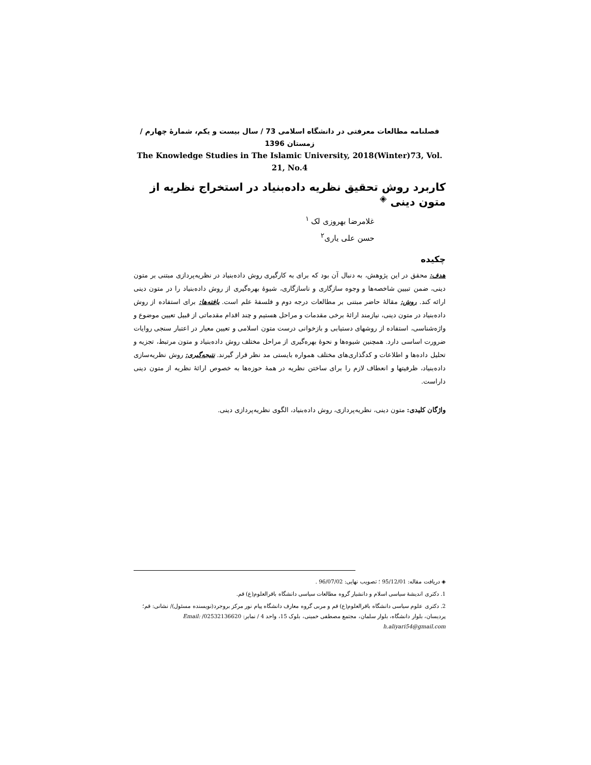فصلنامه مطالعات معرفتی در دانشگاه اسلامی 73 / سال بیست و یکم، شمارهٔ چهارم / زمستان 1396
The Knowledge Studies in The Islamic University, 2018(Winter)73, Vol. 21, No.4
کاربرد روش تحقیق نظریه داده‌بنیاد در استخراج نظریه از متون دینی <sup>◈</sup>
غلامرضا بهروزی لک <sup>۱</sup>
حسن علی یاری<sup>۲</sup>
چکیده
هدف: محقق در این پژوهش، به دنبال آن بود که برای به کارگیری روش داده‌بنیاد در نظریه‌پردازی مبتنی بر متون دینی، ضمن تبیین شاخصه‌ها و وجوه سازگاری و ناسازگاری، شیوهٔ بهره‌گیری از روش داده‌بنیاد را در متون دینی ارائه کند. روش: مقالهٔ حاضر مبتنی بر مطالعات درجه دوم و فلسفهٔ علم است. یافته‌ها: برای استفاده از روش داده‌بنیاد در متون دینی، نیازمند ارائهٔ برخی مقدمات و مراحل هستیم و چند اقدام مقدماتی از قبیل تعیین موضوع و واژه‌شناسی، استفاده از روشهای دستیابی و بازخوانی درست متون اسلامی و تعیین معیار در اعتبار سنجی روایات ضرورت اساسی دارد. همچنین شیوه‌ها و نحوهٔ بهره‌گیری از مراحل مختلف روش داده‌بنیاد و متون مرتبط، تجزیه و تحلیل داده‌ها و اطلاعات و کدگذاری‌های مختلف همواره بایستی مد نظر قرار گیرند. نتیجه‌گیری: روش نظریه‌سازی داده‌بنیاد، ظرفیتها و انعطاف لازم را برای ساختن نظریه در همهٔ حوزه‌ها به خصوص ارائهٔ نظریه از متون دینی داراست.
واژگان کلیدی: متون دینی، نظریه‌پردازی، روش داده‌بنیاد، الگوی نظریه‌پردازی دینی.
◈ دریافت مقاله: 95/12/01 ؛ تصویب نهایی: 96/07/02 .
1. دکتری اندیشهٔ سیاسی اسلام و دانشیار گروه مطالعات سیاسی دانشگاه باقرالعلوم(ع) قم.
2. دکتری علوم سیاسی دانشگاه باقرالعلوم(ع) قم و مربی گروه معارف دانشگاه پیام نور مرکز بروجرد(نویسنده مسئول)/ نشانی: قم؛ پردیسان، بلوار دانشگاه، بلوار سلمان، مجتمع مصطفی خمینی، بلوک 15، واحد 4 / نمابر: 02532136620/ Email: h.aliyari54@gmail.com